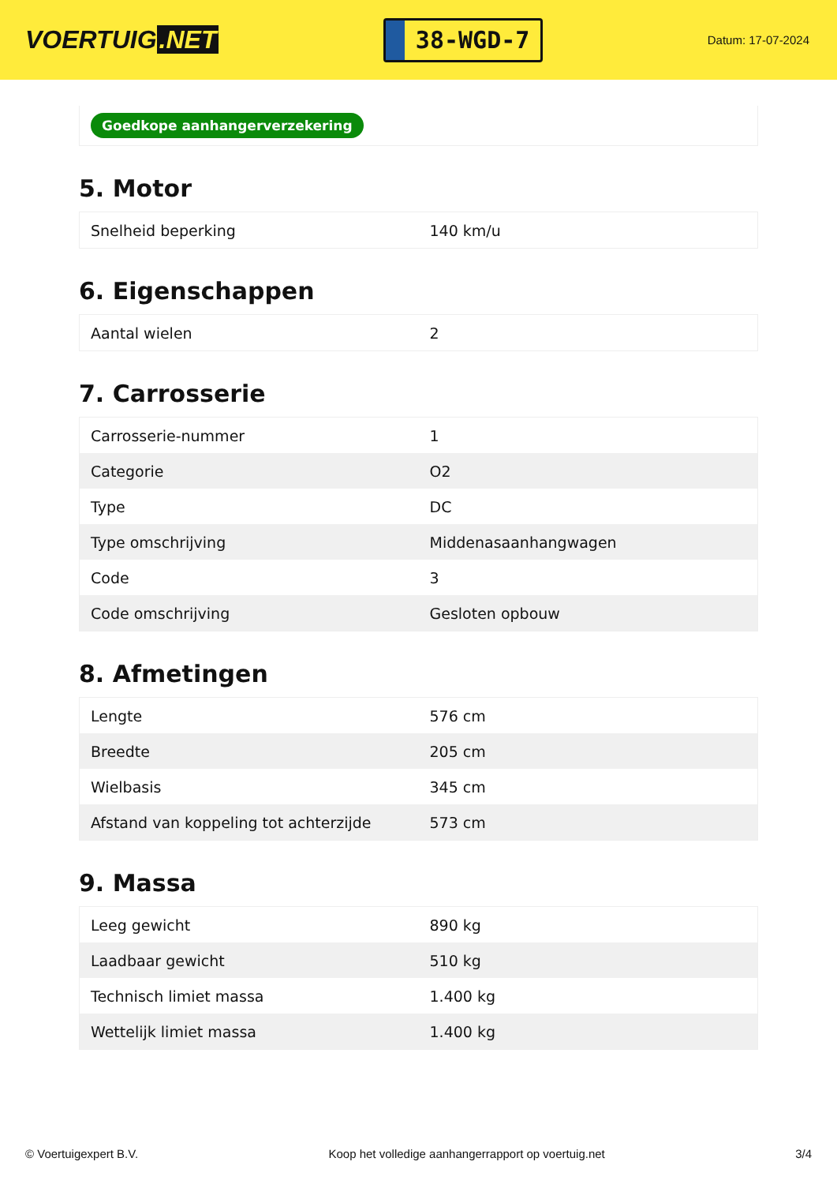VOERTUIG.NET
38-WGD-7
Datum: 17-07-2024
Goedkope aanhangerverzekering
5. Motor
| Snelheid beperking | 140 km/u |
6. Eigenschappen
| Aantal wielen | 2 |
7. Carrosserie
| Carrosserie-nummer | 1 |
| Categorie | O2 |
| Type | DC |
| Type omschrijving | Middenasaanhangwagen |
| Code | 3 |
| Code omschrijving | Gesloten opbouw |
8. Afmetingen
| Lengte | 576 cm |
| Breedte | 205 cm |
| Wielbasis | 345 cm |
| Afstand van koppeling tot achterzijde | 573 cm |
9. Massa
| Leeg gewicht | 890 kg |
| Laadbaar gewicht | 510 kg |
| Technisch limiet massa | 1.400 kg |
| Wettelijk limiet massa | 1.400 kg |
© Voertuigexpert B.V. Koop het volledige aanhangerrapport op voertuig.net 3/4